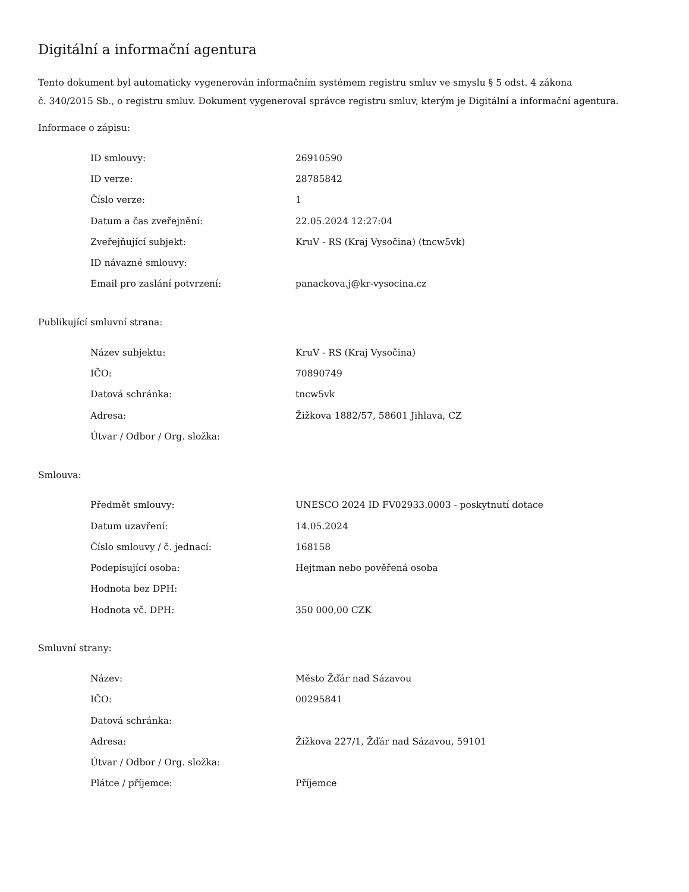Digitální a informační agentura
Tento dokument byl automaticky vygenerován informačním systémem registru smluv ve smyslu § 5 odst. 4 zákona
č. 340/2015 Sb., o registru smluv. Dokument vygeneroval správce registru smluv, kterým je Digitální a informační agentura.
Informace o zápisu:
| ID smlouvy: | 26910590 |
| ID verze: | 28785842 |
| Číslo verze: | 1 |
| Datum a čas zveřejnění: | 22.05.2024 12:27:04 |
| Zveřejňující subjekt: | KruV - RS (Kraj Vysočina) (tncw5vk) |
| ID návazné smlouvy: | |
| Email pro zaslání potvrzení: | panackova.j@kr-vysocina.cz |
Publikující smluvní strana:
| Název subjektu: | KruV - RS (Kraj Vysočina) |
| IČO: | 70890749 |
| Datová schránka: | tncw5vk |
| Adresa: | Žižkova 1882/57, 58601 Jihlava, CZ |
| Útvar / Odbor / Org. složka: | |
Smlouva:
| Předmět smlouvy: | UNESCO 2024 ID FV02933.0003 - poskytnutí dotace |
| Datum uzavření: | 14.05.2024 |
| Číslo smlouvy / č. jednací: | 168158 |
| Podepisující osoba: | Hejtman nebo pověřená osoba |
| Hodnota bez DPH: | |
| Hodnota vč. DPH: | 350 000,00 CZK |
Smluvní strany:
| Název: | Město Žďár nad Sázavou |
| IČO: | 00295841 |
| Datová schránka: | |
| Adresa: | Žižkova 227/1, Žďár nad Sázavou, 59101 |
| Útvar / Odbor / Org. složka: | |
| Plátce / příjemce: | Příjemce |